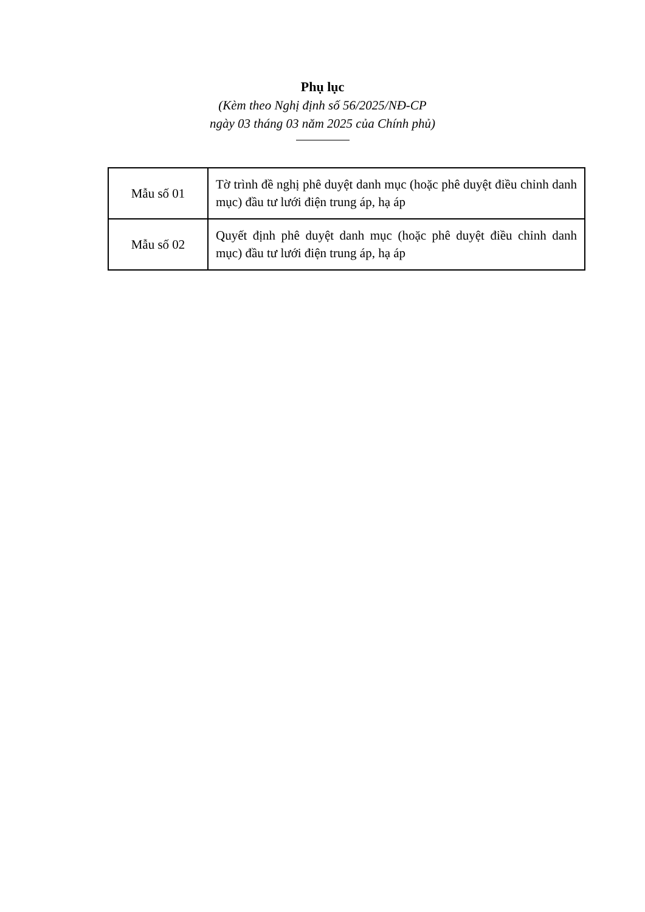Phụ lục
(Kèm theo Nghị định số 56/2025/NĐ-CP
ngày 03 tháng 03 năm 2025 của Chính phủ)
| Mẫu số 01 | Tờ trình đề nghị phê duyệt danh mục (hoặc phê duyệt điều chỉnh danh mục) đầu tư lưới điện trung áp, hạ áp |
| Mẫu số 02 | Quyết định phê duyệt danh mục (hoặc phê duyệt điều chỉnh danh mục) đầu tư lưới điện trung áp, hạ áp |